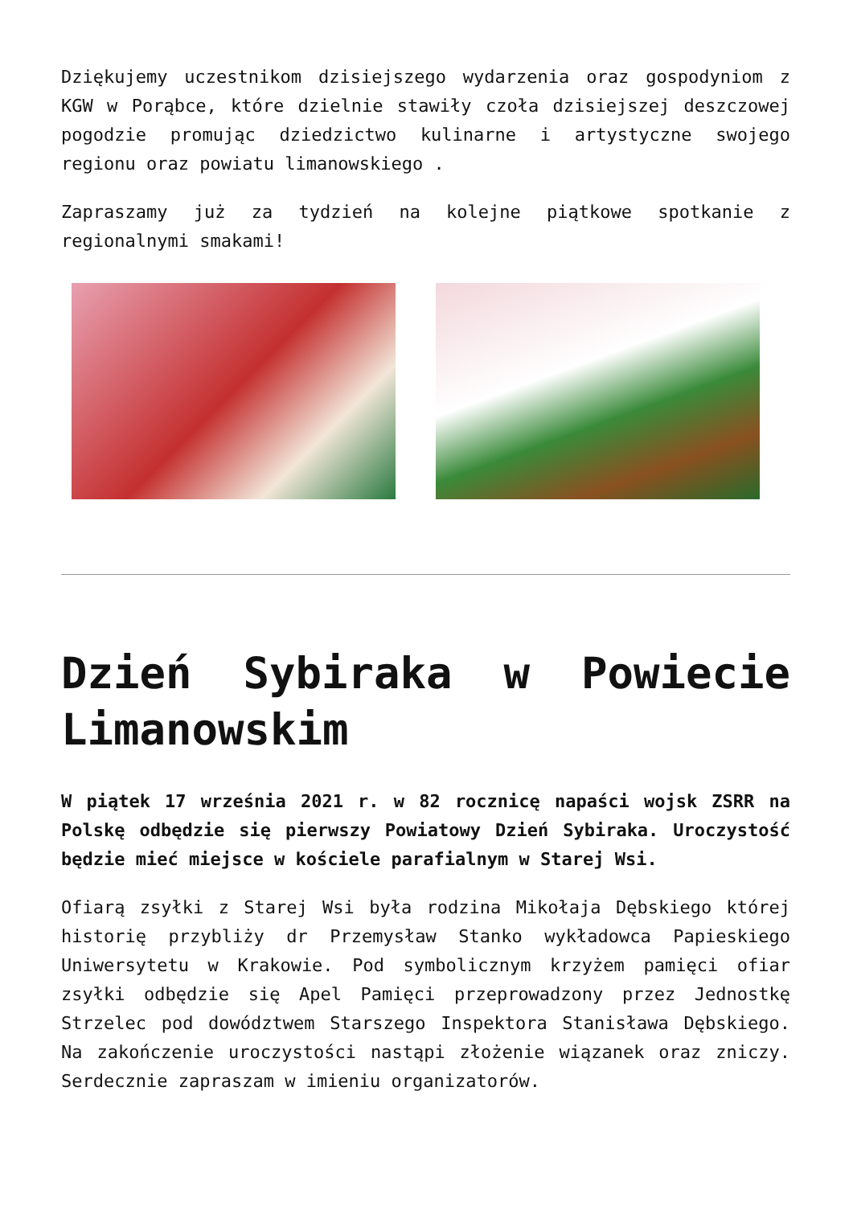Dziękujemy uczestnikom dzisiejszego wydarzenia oraz gospodyniom z KGW w Porąbce, które dzielnie stawiły czoła dzisiejszej deszczowej pogodzie promując dziedzictwo kulinarne i artystyczne swojego regionu oraz powiatu limanowskiego .
Zapraszamy już za tydzień na kolejne piątkowe spotkanie z regionalnymi smakami!
Dzień Sybiraka w Powiecie Limanowskim
W piątek 17 września 2021 r. w 82 rocznicę napaści wojsk ZSRR na Polskę odbędzie się pierwszy Powiatowy Dzień Sybiraka. Uroczystość będzie mieć miejsce w kościele parafialnym w Starej Wsi.
Ofiarą zsyłki z Starej Wsi była rodzina Mikołaja Dębskiego której historię przybliży dr Przemysław Stanko wykładowca Papieskiego Uniwersytetu w Krakowie. Pod symbolicznym krzyżem pamięci ofiar zsyłki odbędzie się Apel Pamięci przeprowadzony przez Jednostkę Strzelec pod dowództwem Starszego Inspektora Stanisława Dębskiego. Na zakończenie uroczystości nastąpi złożenie wiązanek oraz zniczy. Serdecznie zapraszam w imieniu organizatorów.